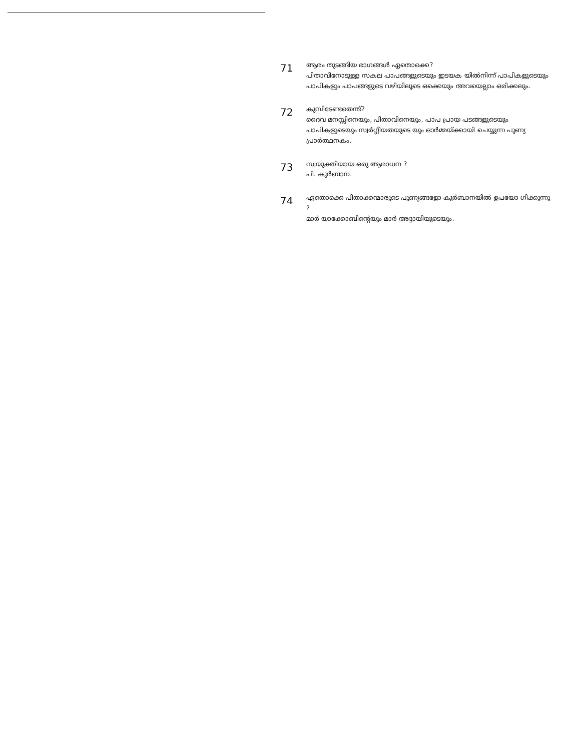71
ആരം തുടങ്ങിയ ഭാഗങ്ങൾ ഏതൊക്കെ?
പിതാവിനോടുള്ള സകല പാപങ്ങളുടെയും ഇടയക യിൽനിന്ന് പാപികളുടെയും പാപികളും പാപങ്ങളുടെ വഴിയിലൂടെ ഒക്കെയും അവയെല്ലാം ഒരിക്കലും.
72
കുമ്പിടേണ്ടതെന്ത്?
ദൈവ മനസ്സിനെയും, പിതാവിനെയും, പാപ പ്രായ പടങ്ങളുടെയും പാപികളുടെയും സ്വർഗ്ഗീയതയുടെ യും ഓർമ്മയ്ക്കായി ചെയ്യുന്ന പുണ്യ പ്രാർത്ഥനകം.
73
സ്വയുക്തിയായ ഒരു ആരാധന ?
പി. കുർബാന.
74
ഏതൊക്കെ പിതാക്കന്മാരുടെ പുണ്യങ്ങളോ കുർബാനയിൽ ഉപയോ ഗിക്കുന്നു ?
മാർ യാക്കോബിന്റെയും മാർ അദ്ദായിയുടെയും.